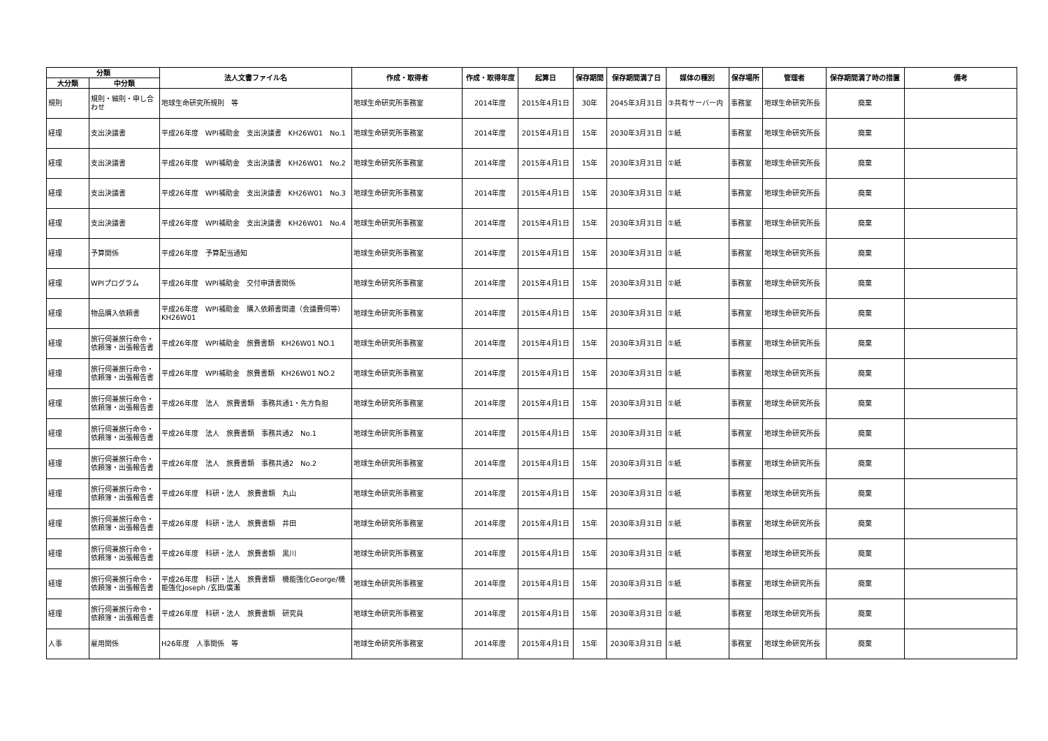| 分類 | | 法人文書ファイル名 | 作成・取得者 | 作成・取得年度 | 起算日 | 保存期間 | 保存期間満了日 | 媒体の種別 | 保存場所 | 管理者 | 保存期間満了時の措置 | 備考 |
| --- | --- | --- | --- | --- | --- | --- | --- | --- | --- | --- | --- | --- |
| 大分類 | 中分類 | | | | | | | | | | | |
| 規則 | 規則・細則・申し合わせ | 地球生命研究所規則 等 | 地球生命研究所事務室 | 2014年度 | 2015年4月1日 | 30年 | 2045年3月31日 | ③共有サーバー内 | 事務室 | 地球生命研究所長 | 廃棄 | |
| 経理 | 支出決議書 | 平成26年度 WPI補助金 支出決議書 KH26W01 No.1 | 地球生命研究所事務室 | 2014年度 | 2015年4月1日 | 15年 | 2030年3月31日 | ①紙 | 事務室 | 地球生命研究所長 | 廃棄 | |
| 経理 | 支出決議書 | 平成26年度 WPI補助金 支出決議書 KH26W01 No.2 | 地球生命研究所事務室 | 2014年度 | 2015年4月1日 | 15年 | 2030年3月31日 | ①紙 | 事務室 | 地球生命研究所長 | 廃棄 | |
| 経理 | 支出決議書 | 平成26年度 WPI補助金 支出決議書 KH26W01 No.3 | 地球生命研究所事務室 | 2014年度 | 2015年4月1日 | 15年 | 2030年3月31日 | ①紙 | 事務室 | 地球生命研究所長 | 廃棄 | |
| 経理 | 支出決議書 | 平成26年度 WPI補助金 支出決議書 KH26W01 No.4 | 地球生命研究所事務室 | 2014年度 | 2015年4月1日 | 15年 | 2030年3月31日 | ①紙 | 事務室 | 地球生命研究所長 | 廃棄 | |
| 経理 | 予算関係 | 平成26年度 予算配当通知 | 地球生命研究所事務室 | 2014年度 | 2015年4月1日 | 15年 | 2030年3月31日 | ①紙 | 事務室 | 地球生命研究所長 | 廃棄 | |
| 経理 | WPIプログラム | 平成26年度 WPI補助金 交付申請書関係 | 地球生命研究所事務室 | 2014年度 | 2015年4月1日 | 15年 | 2030年3月31日 | ①紙 | 事務室 | 地球生命研究所長 | 廃棄 | |
| 経理 | 物品購入依頼書 | 平成26年度 WPI補助金 購入依頼書関連（会議費伺等） KH26W01 | 地球生命研究所事務室 | 2014年度 | 2015年4月1日 | 15年 | 2030年3月31日 | ①紙 | 事務室 | 地球生命研究所長 | 廃棄 | |
| 経理 | 旅行伺兼旅行命令・依頼簿・出張報告書 | 平成26年度 WPI補助金 旅費書類 KH26W01 NO.1 | 地球生命研究所事務室 | 2014年度 | 2015年4月1日 | 15年 | 2030年3月31日 | ①紙 | 事務室 | 地球生命研究所長 | 廃棄 | |
| 経理 | 旅行伺兼旅行命令・依頼簿・出張報告書 | 平成26年度 WPI補助金 旅費書類 KH26W01 NO.2 | 地球生命研究所事務室 | 2014年度 | 2015年4月1日 | 15年 | 2030年3月31日 | ①紙 | 事務室 | 地球生命研究所長 | 廃棄 | |
| 経理 | 旅行伺兼旅行命令・依頼簿・出張報告書 | 平成26年度 法人 旅費書類 事務共通1・先方負担 | 地球生命研究所事務室 | 2014年度 | 2015年4月1日 | 15年 | 2030年3月31日 | ①紙 | 事務室 | 地球生命研究所長 | 廃棄 | |
| 経理 | 旅行伺兼旅行命令・依頼簿・出張報告書 | 平成26年度 法人 旅費書類 事務共通2 No.1 | 地球生命研究所事務室 | 2014年度 | 2015年4月1日 | 15年 | 2030年3月31日 | ①紙 | 事務室 | 地球生命研究所長 | 廃棄 | |
| 経理 | 旅行伺兼旅行命令・依頼簿・出張報告書 | 平成26年度 法人 旅費書類 事務共通2 No.2 | 地球生命研究所事務室 | 2014年度 | 2015年4月1日 | 15年 | 2030年3月31日 | ①紙 | 事務室 | 地球生命研究所長 | 廃棄 | |
| 経理 | 旅行伺兼旅行命令・依頼簿・出張報告書 | 平成26年度 科研・法人 旅費書類 丸山 | 地球生命研究所事務室 | 2014年度 | 2015年4月1日 | 15年 | 2030年3月31日 | ①紙 | 事務室 | 地球生命研究所長 | 廃棄 | |
| 経理 | 旅行伺兼旅行命令・依頼簿・出張報告書 | 平成26年度 科研・法人 旅費書類 井田 | 地球生命研究所事務室 | 2014年度 | 2015年4月1日 | 15年 | 2030年3月31日 | ①紙 | 事務室 | 地球生命研究所長 | 廃棄 | |
| 経理 | 旅行伺兼旅行命令・依頼簿・出張報告書 | 平成26年度 科研・法人 旅費書類 黒川 | 地球生命研究所事務室 | 2014年度 | 2015年4月1日 | 15年 | 2030年3月31日 | ①紙 | 事務室 | 地球生命研究所長 | 廃棄 | |
| 経理 | 旅行伺兼旅行命令・依頼簿・出張報告書 | 平成26年度 科研・法人 旅費書類 機能強化George/機能強化Joseph /玄田/廣瀬 | 地球生命研究所事務室 | 2014年度 | 2015年4月1日 | 15年 | 2030年3月31日 | ①紙 | 事務室 | 地球生命研究所長 | 廃棄 | |
| 経理 | 旅行伺兼旅行命令・依頼簿・出張報告書 | 平成26年度 科研・法人 旅費書類 研究員 | 地球生命研究所事務室 | 2014年度 | 2015年4月1日 | 15年 | 2030年3月31日 | ①紙 | 事務室 | 地球生命研究所長 | 廃棄 | |
| 人事 | 雇用関係 | H26年度 人事関係 等 | 地球生命研究所事務室 | 2014年度 | 2015年4月1日 | 15年 | 2030年3月31日 | ①紙 | 事務室 | 地球生命研究所長 | 廃棄 | |